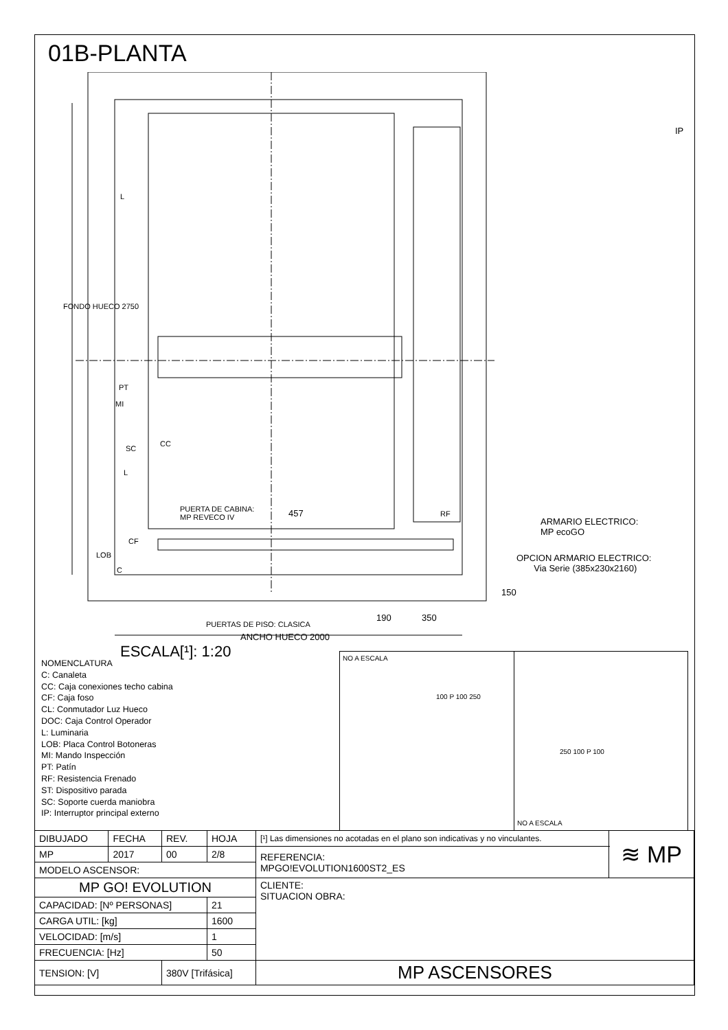01B-PLANTA
FONDO HUECO 2750
IP
L
PT
MI
SC
CC
L
PUERTA DE CABINA:
MP REVECO IV
457 RF
ARMARIO ELECTRICO:
MP ecoGO
OPCION ARMARIO ELECTRICO:
Via Serie (385x230x2160)
CF
LOB
C
150
190 350
PUERTAS DE PISO: CLASICA
ANCHO HUECO 2000
ESCALA[¹]: 1:20
NOMENCLATURA
C: Canaleta
CC: Caja conexiones techo cabina
CF: Caja foso
CL: Conmutador Luz Hueco
DOC: Caja Control Operador
L: Luminaria
LOB: Placa Control Botoneras
MI: Mando Inspección
PT: Patín
RF: Resistencia Frenado
ST: Dispositivo parada
SC: Soporte cuerda maniobra
IP: Interruptor principal externo
NO A ESCALA
100 P 100 250
250 100 P 100
NO A ESCALA
| DIBUJADO | FECHA | REV. | HOJA | [¹] Las dimensiones no acotadas en el plano son indicativas y no vinculantes. | ≋ MP |
| MP | 2017 | 00 | 2/8 | REFERENCIA: MPGO!EVOLUTION1600ST2_ES | |
| MODELO ASCENSOR: | | | | | |
| MP GO! EVOLUTION | | | | CLIENTE: SITUACION OBRA: | |
| CAPACIDAD: [Nº PERSONAS] | | | 21 | | |
| CARGA UTIL: [kg] | | | 1600 | | |
| VELOCIDAD: [m/s] | | | 1 | | |
| FRECUENCIA: [Hz] | | | 50 | | |
| TENSION: [V] | | 380V [Trifásica] | | MP ASCENSORES | |